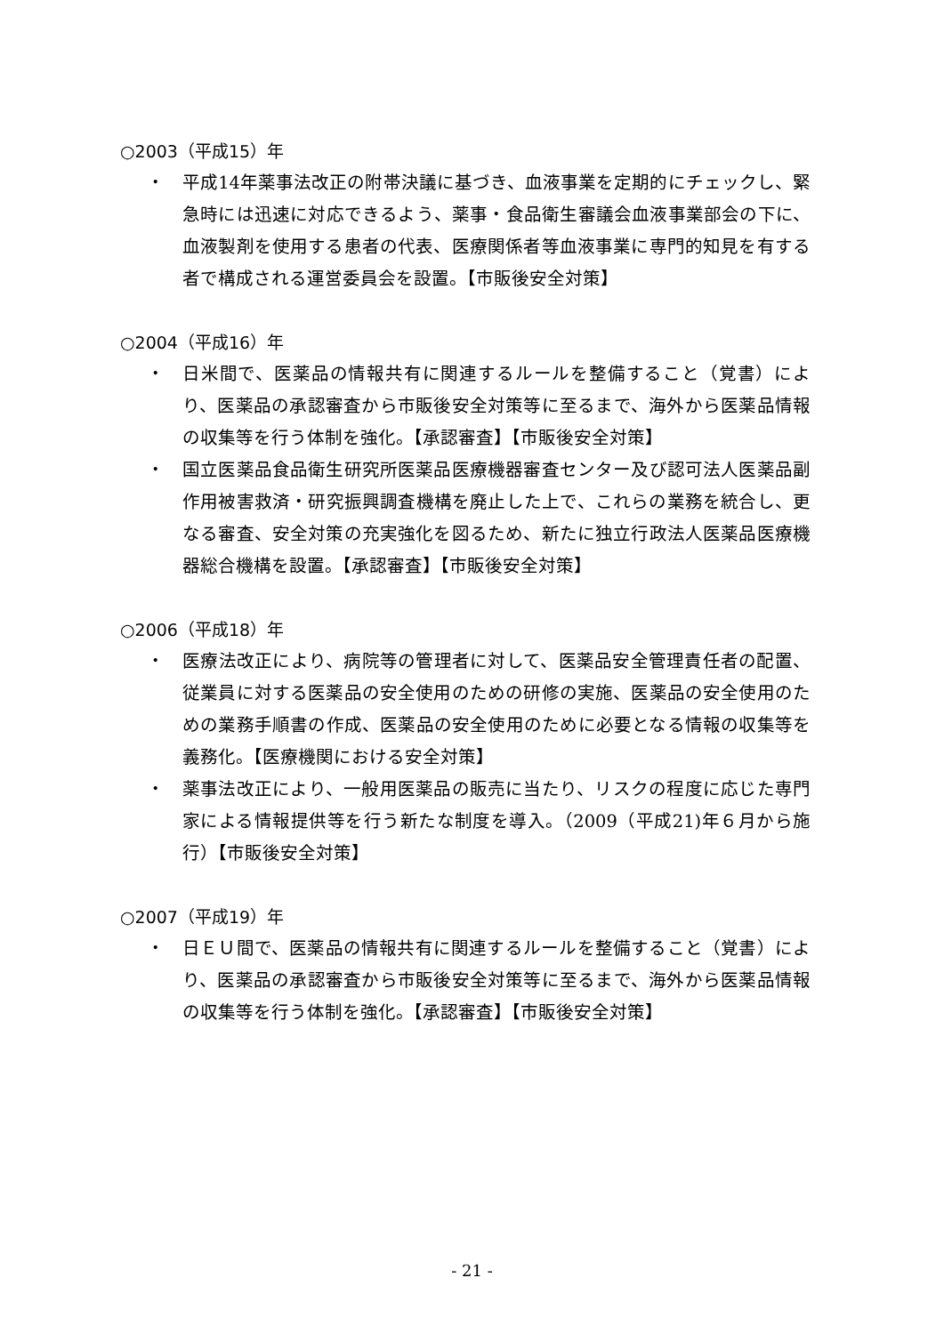○2003（平成15）年
・ 平成14年薬事法改正の附帯決議に基づき、血液事業を定期的にチェックし、緊急時には迅速に対応できるよう、薬事・食品衛生審議会血液事業部会の下に、血液製剤を使用する患者の代表、医療関係者等血液事業に専門的知見を有する者で構成される運営委員会を設置。【市販後安全対策】
○2004（平成16）年
・ 日米間で、医薬品の情報共有に関連するルールを整備すること（覚書）により、医薬品の承認審査から市販後安全対策等に至るまで、海外から医薬品情報の収集等を行う体制を強化。【承認審査】【市販後安全対策】
・ 国立医薬品食品衛生研究所医薬品医療機器審査センター及び認可法人医薬品副作用被害救済・研究振興調査機構を廃止した上で、これらの業務を統合し、更なる審査、安全対策の充実強化を図るため、新たに独立行政法人医薬品医療機器総合機構を設置。【承認審査】【市販後安全対策】
○2006（平成18）年
・ 医療法改正により、病院等の管理者に対して、医薬品安全管理責任者の配置、従業員に対する医薬品の安全使用のための研修の実施、医薬品の安全使用のための業務手順書の作成、医薬品の安全使用のために必要となる情報の収集等を義務化。【医療機関における安全対策】
・ 薬事法改正により、一般用医薬品の販売に当たり、リスクの程度に応じた専門家による情報提供等を行う新たな制度を導入。（2009（平成21)年６月から施行）【市販後安全対策】
○2007（平成19）年
・ 日ＥＵ間で、医薬品の情報共有に関連するルールを整備すること（覚書）により、医薬品の承認審査から市販後安全対策等に至るまで、海外から医薬品情報の収集等を行う体制を強化。【承認審査】【市販後安全対策】
- 21 -